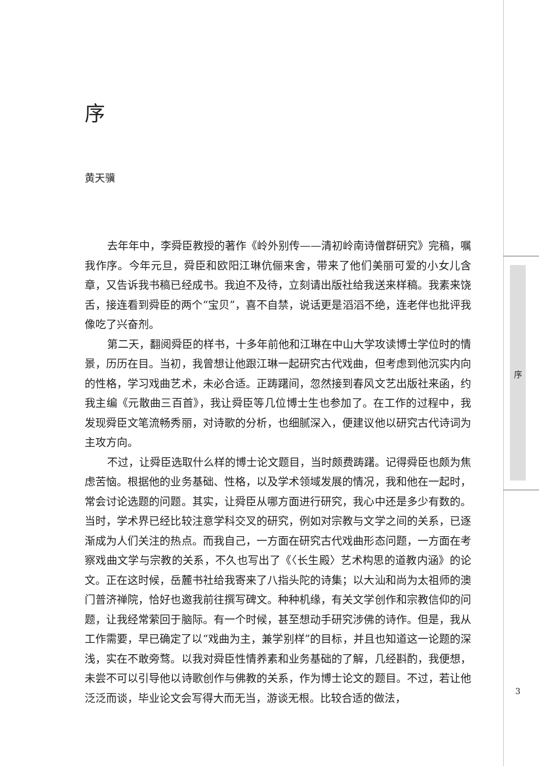序
黄天骥
去年年中，李舜臣教授的著作《岭外别传——清初岭南诗僧群研究》完稿，嘱我作序。今年元旦，舜臣和欧阳江琳伉俪来舍，带来了他们美丽可爱的小女儿含章，又告诉我书稿已经成书。我迫不及待，立刻请出版社给我送来样稿。我素来饶舌，接连看到舜臣的两个“宝贝”，喜不自禁，说话更是滔滔不绝，连老伴也批评我像吃了兴奋剂。
第二天，翻阅舜臣的样书，十多年前他和江琳在中山大学攻读博士学位时的情景，历历在目。当初，我曾想让他跟江琳一起研究古代戏曲，但考虑到他沉实内向的性格，学习戏曲艺术，未必合适。正踌躇间，忽然接到春风文艺出版社来函，约我主编《元散曲三百首》，我让舜臣等几位博士生也参加了。在工作的过程中，我发现舜臣文笔流畅秀丽，对诗歌的分析，也细腻深入，便建议他以研究古代诗词为主攻方向。
不过，让舜臣选取什么样的博士论文题目，当时颇费踌躇。记得舜臣也颇为焦虑苦恼。根据他的业务基础、性格，以及学术领域发展的情况，我和他在一起时，常会讨论选题的问题。其实，让舜臣从哪方面进行研究，我心中还是多少有数的。当时，学术界已经比较注意学科交叉的研究，例如对宗教与文学之间的关系，已逐渐成为人们关注的热点。而我自己，一方面在研究古代戏曲形态问题，一方面在考察戏曲文学与宗教的关系，不久也写出了《〈长生殿〉艺术构思的道教内涵》的论文。正在这时候，岳麓书社给我寄来了八指头陀的诗集；以大汕和尚为太祖师的澳门普济禅院，恰好也邀我前往撰写碑文。种种机缘，有关文学创作和宗教信仰的问题，让我经常萦回于脑际。有一个时候，甚至想动手研究涉佛的诗作。但是，我从工作需要，早已确定了以“戏曲为主，兼学别样”的目标，并且也知道这一论题的深浅，实在不敢旁骛。以我对舜臣性情养素和业务基础的了解，几经斟酌，我便想，未尝不可以引导他以诗歌创作与佛教的关系，作为博士论文的题目。不过，若让他泛泛而谈，毕业论文会写得大而无当，游谈无根。比较合适的做法，
序
3